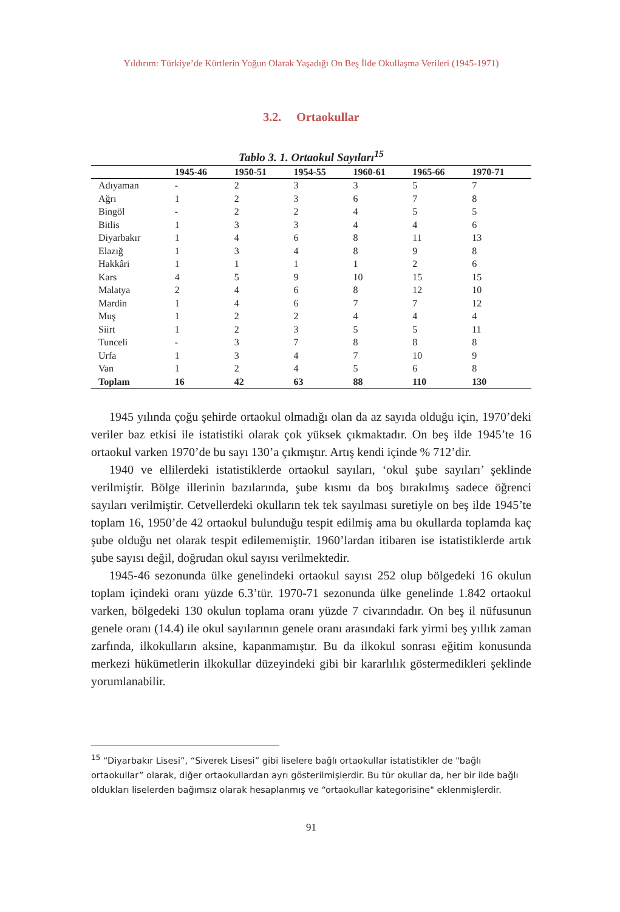Yıldırım: Türkiye’de Kürtlerin Yoğun Olarak Yaşadığı On Beş İlde Okullaşma Verileri (1945-1971)
3.2. Ortaokullar
Tablo 3. 1. Ortaokul Sayıları<sup>15</sup>
| | 1945-46 | 1950-51 | 1954-55 | 1960-61 | 1965-66 | 1970-71 |
| --- | --- | --- | --- | --- | --- | --- |
| Adıyaman | - | 2 | 3 | 3 | 5 | 7 |
| Ağrı | 1 | 2 | 3 | 6 | 7 | 8 |
| Bingöl | - | 2 | 2 | 4 | 5 | 5 |
| Bitlis | 1 | 3 | 3 | 4 | 4 | 6 |
| Diyarbakır | 1 | 4 | 6 | 8 | 11 | 13 |
| Elazığ | 1 | 3 | 4 | 8 | 9 | 8 |
| Hakkâri | 1 | 1 | 1 | 1 | 2 | 6 |
| Kars | 4 | 5 | 9 | 10 | 15 | 15 |
| Malatya | 2 | 4 | 6 | 8 | 12 | 10 |
| Mardin | 1 | 4 | 6 | 7 | 7 | 12 |
| Muş | 1 | 2 | 2 | 4 | 4 | 4 |
| Siirt | 1 | 2 | 3 | 5 | 5 | 11 |
| Tunceli | - | 3 | 7 | 8 | 8 | 8 |
| Urfa | 1 | 3 | 4 | 7 | 10 | 9 |
| Van | 1 | 2 | 4 | 5 | 6 | 8 |
| Toplam | 16 | 42 | 63 | 88 | 110 | 130 |
1945 yılında çoğu şehirde ortaokul olmadığı olan da az sayıda olduğu için, 1970’deki veriler baz etkisi ile istatistiki olarak çok yüksek çıkmaktadır. On beş ilde 1945’te 16 ortaokul varken 1970’de bu sayı 130’a çıkmıştır. Artış kendi içinde % 712’dir.
1940 ve ellilerdeki istatistiklerde ortaokul sayıları, ‘okul şube sayıları’ şeklinde verilmiştir. Bölge illerinin bazılarında, şube kısmı da boş bırakılmış sadece öğrenci sayıları verilmiştir. Cetvellerdeki okulların tek tek sayılması suretiyle on beş ilde 1945’te toplam 16, 1950’de 42 ortaokul bulunduğu tespit edilmiş ama bu okullarda toplamda kaç şube olduğu net olarak tespit edilememiştir. 1960’lardan itibaren ise istatistiklerde artık şube sayısı değil, doğrudan okul sayısı verilmektedir.
1945-46 sezonunda ülke genelindeki ortaokul sayısı 252 olup bölgedeki 16 okulun toplam içindeki oranı yüzde 6.3’tür. 1970-71 sezonunda ülke genelinde 1.842 ortaokul varken, bölgedeki 130 okulun toplama oranı yüzde 7 civarındadır. On beş il nüfusunun genele oranı (14.4) ile okul sayılarının genele oranı arasındaki fark yirmi beş yıllık zaman zarfında, ilkokulların aksine, kapanmamıştır. Bu da ilkokul sonrası eğitim konusunda merkezi hükümetlerin ilkokullar düzeyindeki gibi bir kararlılık göstermedikleri şeklinde yorumlanabilir.
<sup>15</sup> “Diyarbakır Lisesi”, “Siverek Lisesi” gibi liselere bağlı ortaokullar istatistikler de "bağlı ortaokullar” olarak, diğer ortaokullardan ayrı gösterilmişlerdir. Bu tür okullar da, her bir ilde bağlı oldukları liselerden bağımsız olarak hesaplanmış ve “ortaokullar kategorisine" eklenmişlerdir.
91